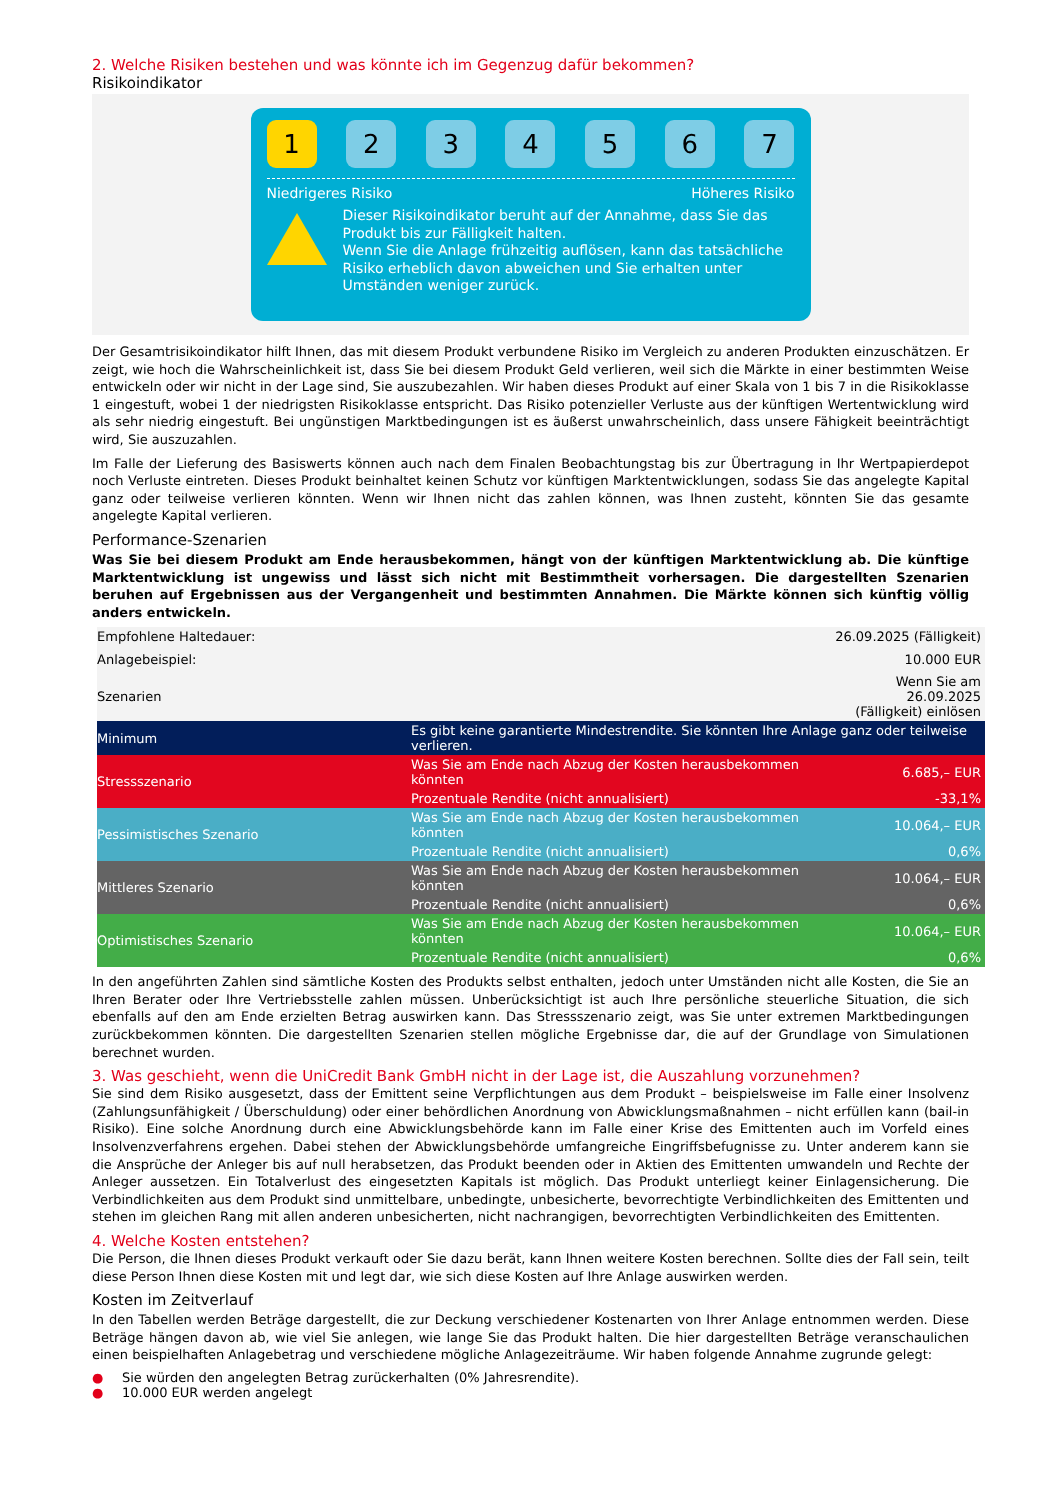2. Welche Risiken bestehen und was könnte ich im Gegenzug dafür bekommen?
Risikoindikator
1 2 3 4 5 6 7
Niedrigeres Risiko Höheres Risiko
Dieser Risikoindikator beruht auf der Annahme, dass Sie das Produkt bis zur Fälligkeit halten.
Wenn Sie die Anlage frühzeitig auflösen, kann das tatsächliche Risiko erheblich davon abweichen und Sie erhalten unter Umständen weniger zurück.
Der Gesamtrisikoindikator hilft Ihnen, das mit diesem Produkt verbundene Risiko im Vergleich zu anderen Produkten einzuschätzen. Er zeigt, wie hoch die Wahrscheinlichkeit ist, dass Sie bei diesem Produkt Geld verlieren, weil sich die Märkte in einer bestimmten Weise entwickeln oder wir nicht in der Lage sind, Sie auszubezahlen. Wir haben dieses Produkt auf einer Skala von 1 bis 7 in die Risikoklasse 1 eingestuft, wobei 1 der niedrigsten Risikoklasse entspricht. Das Risiko potenzieller Verluste aus der künftigen Wertentwicklung wird als sehr niedrig eingestuft. Bei ungünstigen Marktbedingungen ist es äußerst unwahrscheinlich, dass unsere Fähigkeit beeinträchtigt wird, Sie auszuzahlen.
Im Falle der Lieferung des Basiswerts können auch nach dem Finalen Beobachtungstag bis zur Übertragung in Ihr Wertpapierdepot noch Verluste eintreten. Dieses Produkt beinhaltet keinen Schutz vor künftigen Marktentwicklungen, sodass Sie das angelegte Kapital ganz oder teilweise verlieren könnten. Wenn wir Ihnen nicht das zahlen können, was Ihnen zusteht, könnten Sie das gesamte angelegte Kapital verlieren.
Performance-Szenarien
Was Sie bei diesem Produkt am Ende herausbekommen, hängt von der künftigen Marktentwicklung ab. Die künftige Marktentwicklung ist ungewiss und lässt sich nicht mit Bestimmtheit vorhersagen. Die dargestellten Szenarien beruhen auf Ergebnissen aus der Vergangenheit und bestimmten Annahmen. Die Märkte können sich künftig völlig anders entwickeln.
| Empfohlene Haltedauer: | | 26.09.2025 (Fälligkeit) |
| Anlagebeispiel: | | 10.000 EUR |
| Szenarien | | Wenn Sie am 26.09.2025 (Fälligkeit) einlösen |
| Minimum | Es gibt keine garantierte Mindestrendite. Sie könnten Ihre Anlage ganz oder teilweise verlieren. | |
| Stressszenario | Was Sie am Ende nach Abzug der Kosten herausbekommen könnten | 6.685,– EUR |
| | Prozentuale Rendite (nicht annualisiert) | -33,1% |
| Pessimistisches Szenario | Was Sie am Ende nach Abzug der Kosten herausbekommen könnten | 10.064,– EUR |
| | Prozentuale Rendite (nicht annualisiert) | 0,6% |
| Mittleres Szenario | Was Sie am Ende nach Abzug der Kosten herausbekommen könnten | 10.064,– EUR |
| | Prozentuale Rendite (nicht annualisiert) | 0,6% |
| Optimistisches Szenario | Was Sie am Ende nach Abzug der Kosten herausbekommen könnten | 10.064,– EUR |
| | Prozentuale Rendite (nicht annualisiert) | 0,6% |
In den angeführten Zahlen sind sämtliche Kosten des Produkts selbst enthalten, jedoch unter Umständen nicht alle Kosten, die Sie an Ihren Berater oder Ihre Vertriebsstelle zahlen müssen. Unberücksichtigt ist auch Ihre persönliche steuerliche Situation, die sich ebenfalls auf den am Ende erzielten Betrag auswirken kann. Das Stressszenario zeigt, was Sie unter extremen Marktbedingungen zurückbekommen könnten. Die dargestellten Szenarien stellen mögliche Ergebnisse dar, die auf der Grundlage von Simulationen berechnet wurden.
3. Was geschieht, wenn die UniCredit Bank GmbH nicht in der Lage ist, die Auszahlung vorzunehmen?
Sie sind dem Risiko ausgesetzt, dass der Emittent seine Verpflichtungen aus dem Produkt – beispielsweise im Falle einer Insolvenz (Zahlungsunfähigkeit / Überschuldung) oder einer behördlichen Anordnung von Abwicklungsmaßnahmen – nicht erfüllen kann (bail-in Risiko). Eine solche Anordnung durch eine Abwicklungsbehörde kann im Falle einer Krise des Emittenten auch im Vorfeld eines Insolvenzverfahrens ergehen. Dabei stehen der Abwicklungsbehörde umfangreiche Eingriffsbefugnisse zu. Unter anderem kann sie die Ansprüche der Anleger bis auf null herabsetzen, das Produkt beenden oder in Aktien des Emittenten umwandeln und Rechte der Anleger aussetzen. Ein Totalverlust des eingesetzten Kapitals ist möglich. Das Produkt unterliegt keiner Einlagensicherung. Die Verbindlichkeiten aus dem Produkt sind unmittelbare, unbedingte, unbesicherte, bevorrechtigte Verbindlichkeiten des Emittenten und stehen im gleichen Rang mit allen anderen unbesicherten, nicht nachrangigen, bevorrechtigten Verbindlichkeiten des Emittenten.
4. Welche Kosten entstehen?
Die Person, die Ihnen dieses Produkt verkauft oder Sie dazu berät, kann Ihnen weitere Kosten berechnen. Sollte dies der Fall sein, teilt diese Person Ihnen diese Kosten mit und legt dar, wie sich diese Kosten auf Ihre Anlage auswirken werden.
Kosten im Zeitverlauf
In den Tabellen werden Beträge dargestellt, die zur Deckung verschiedener Kostenarten von Ihrer Anlage entnommen werden. Diese Beträge hängen davon ab, wie viel Sie anlegen, wie lange Sie das Produkt halten. Die hier dargestellten Beträge veranschaulichen einen beispielhaften Anlagebetrag und verschiedene mögliche Anlagezeiträume. Wir haben folgende Annahme zugrunde gelegt:
● Sie würden den angelegten Betrag zurückerhalten (0% Jahresrendite).
● 10.000 EUR werden angelegt